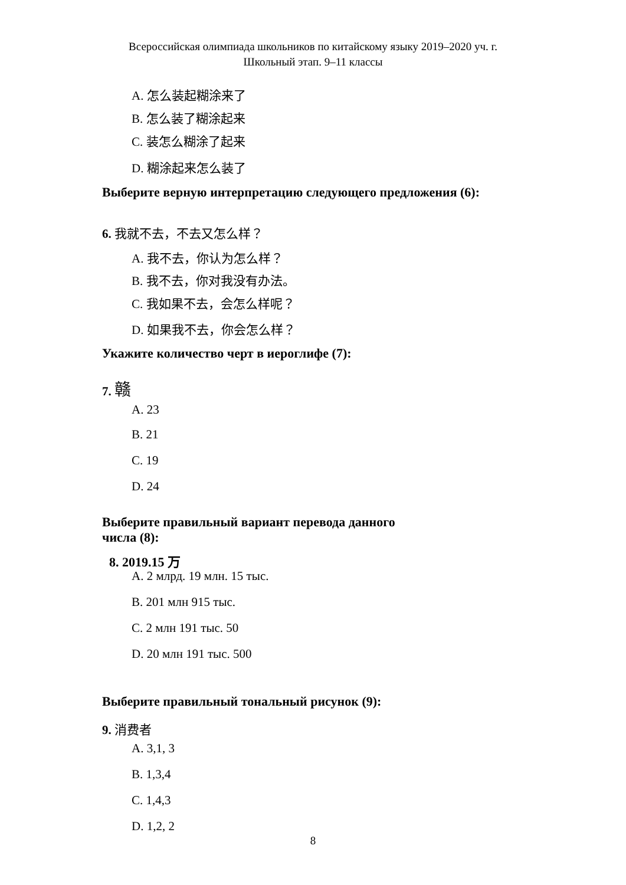Всероссийская олимпиада школьников по китайскому языку 2019–2020 уч. г.
Школьный этап. 9–11 классы
A. 怎么装起糊涂来了
B. 怎么装了糊涂起来
C. 装怎么糊涂了起来
D. 糊涂起来怎么装了
Выберите верную интерпретацию следующего предложения (6):
6. 我就不去，不去又怎么样？
A. 我不去，你认为怎么样？
B. 我不去，你对我没有办法。
C. 我如果不去，会怎么样呢？
D. 如果我不去，你会怎么样？
Укажите количество черт в иероглифе (7):
7. 赣
A. 23
B. 21
C. 19
D. 24
Выберите правильный вариант перевода данного
числа (8):
8. 2019.15 万
A. 2 млрд. 19 млн. 15 тыс.
B. 201 млн 915 тыс.
C. 2 млн 191 тыс. 50
D. 20 млн 191 тыс. 500
Выберите правильный тональный рисунок (9):
9. 消费者
A. 3,1, 3
B. 1,3,4
C. 1,4,3
D. 1,2, 2
8